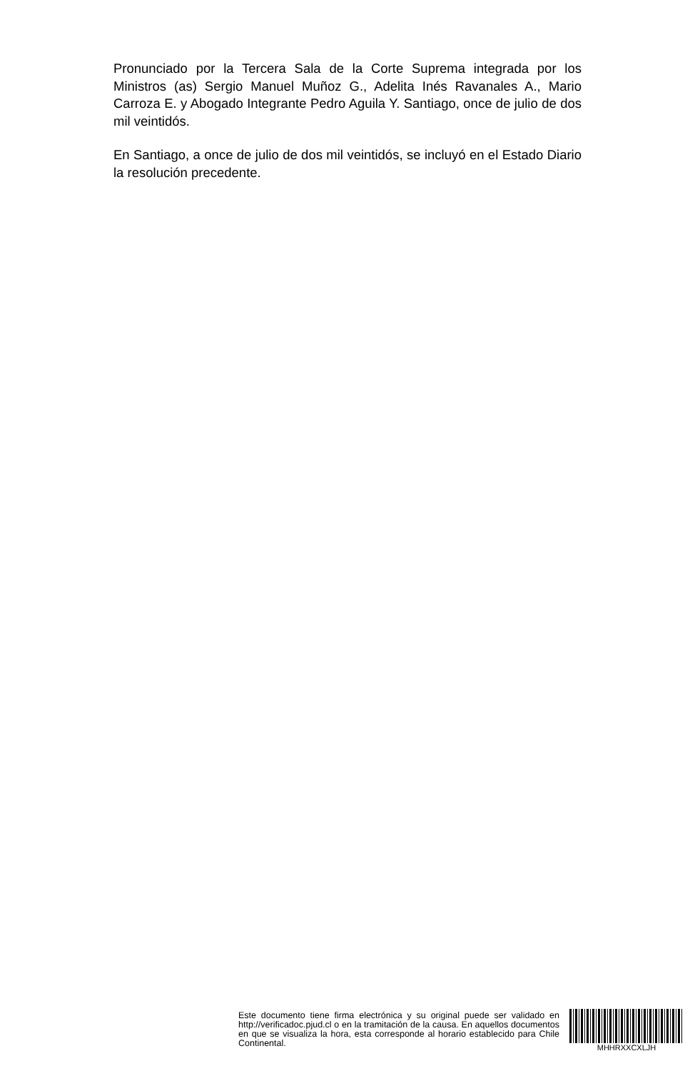Pronunciado por la Tercera Sala de la Corte Suprema integrada por los Ministros (as) Sergio Manuel Muñoz G., Adelita Inés Ravanales A., Mario Carroza E. y Abogado Integrante Pedro Aguila Y. Santiago, once de julio de dos mil veintidós.
En Santiago, a once de julio de dos mil veintidós, se incluyó en el Estado Diario la resolución precedente.
Este documento tiene firma electrónica y su original puede ser validado en http://verificadoc.pjud.cl o en la tramitación de la causa. En aquellos documentos en que se visualiza la hora, esta corresponde al horario establecido para Chile Continental.
MHHRXXCXLJH